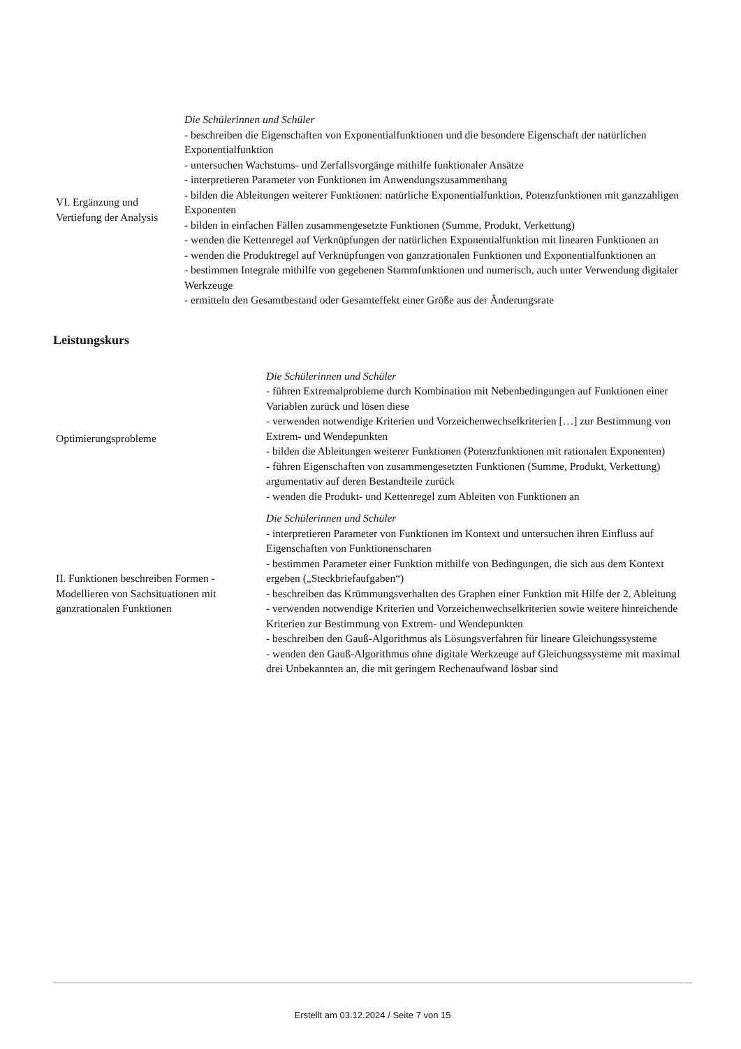| VI. Ergänzung und Vertiefung der Analysis | Die Schülerinnen und Schüler - beschreiben die Eigenschaften von Exponentialfunktionen und die besondere Eigenschaft der natürlichen Exponentialfunktion - untersuchen Wachstums- und Zerfallsvorgänge mithilfe funktionaler Ansätze - interpretieren Parameter von Funktionen im Anwendungszusammenhang - bilden die Ableitungen weiterer Funktionen: natürliche Exponentialfunktion, Potenzfunktionen mit ganzzahligen Exponenten - bilden in einfachen Fällen zusammengesetzte Funktionen (Summe, Produkt, Verkettung) - wenden die Kettenregel auf Verknüpfungen der natürlichen Exponentialfunktion mit linearen Funktionen an - wenden die Produktregel auf Verknüpfungen von ganzrationalen Funktionen und Exponentialfunktionen an - bestimmen Integrale mithilfe von gegebenen Stammfunktionen und numerisch, auch unter Verwendung digitaler Werkzeuge - ermitteln den Gesamtbestand oder Gesamteffekt einer Größe aus der Änderungsrate |
Leistungskurs
| Optimierungsprobleme | Die Schülerinnen und Schüler - führen Extremalprobleme durch Kombination mit Nebenbedingungen auf Funktionen einer Variablen zurück und lösen diese - verwenden notwendige Kriterien und Vorzeichenwechselkriterien […] zur Bestimmung von Extrem- und Wendepunkten - bilden die Ableitungen weiterer Funktionen (Potenzfunktionen mit rationalen Exponenten) - führen Eigenschaften von zusammengesetzten Funktionen (Summe, Produkt, Verkettung) argumentativ auf deren Bestandteile zurück - wenden die Produkt- und Kettenregel zum Ableiten von Funktionen an |
| II. Funktionen beschreiben Formen - Modellieren von Sachsituationen mit ganzrationalen Funktionen | Die Schülerinnen und Schüler - interpretieren Parameter von Funktionen im Kontext und untersuchen ihren Einfluss auf Eigenschaften von Funktionenscharen - bestimmen Parameter einer Funktion mithilfe von Bedingungen, die sich aus dem Kontext ergeben („Steckbriefaufgaben“) - beschreiben das Krümmungsverhalten des Graphen einer Funktion mit Hilfe der 2. Ableitung - verwenden notwendige Kriterien und Vorzeichenwechselkriterien sowie weitere hinreichende Kriterien zur Bestimmung von Extrem- und Wendepunkten - beschreiben den Gauß-Algorithmus als Lösungsverfahren für lineare Gleichungssysteme - wenden den Gauß-Algorithmus ohne digitale Werkzeuge auf Gleichungssysteme mit maximal drei Unbekannten an, die mit geringem Rechenaufwand lösbar sind |
Erstellt am 03.12.2024 / Seite 7 von 15